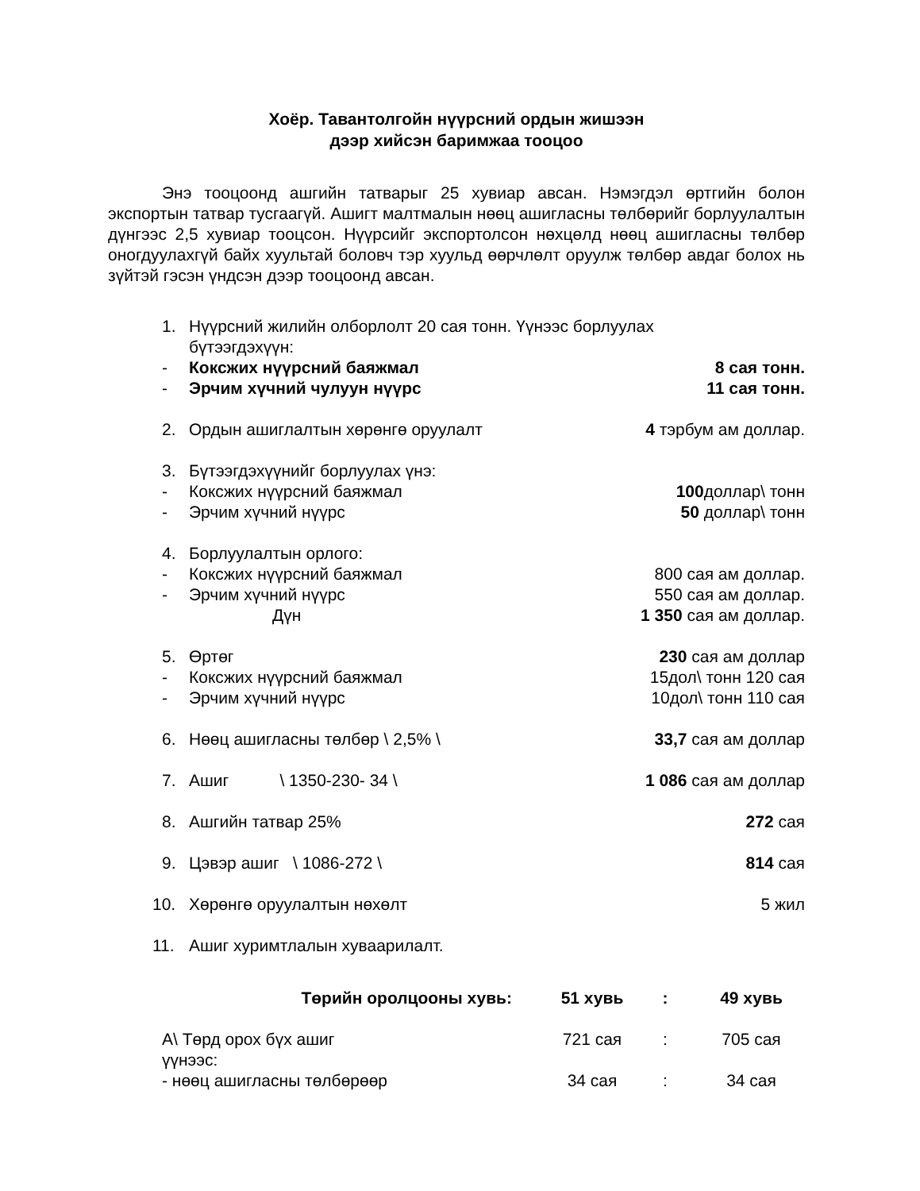Хоёр. Тавантолгойн нүүрсний ордын жишээн
дээр хийсэн баримжаа тооцоо
Энэ тооцоонд ашгийн татварыг 25 хувиар авсан. Нэмэгдэл өртгийн болон экспортын татвар тусгаагүй. Ашигт малтмалын нөөц ашигласны төлбөрийг борлуулалтын дүнгээс 2,5 хувиар тооцсон. Нүүрсийг экспортолсон нөхцөлд нөөц ашигласны төлбөр оногдуулахгүй байх хуультай боловч тэр хуульд өөрчлөлт оруулж төлбөр авдаг болох нь зүйтэй гэсэн үндсэн дээр тооцоонд авсан.
| 1. | Нүүрсний жилийн олборлолт 20 сая тонн. Үүнээс борлуулах бүтээгдэхүүн: | |
| - | Коксжих нүүрсний баяжмал | 8 сая тонн. |
| - | Эрчим хүчний чулуун нүүрс | 11 сая тонн. |
| 2. | Ордын ашиглалтын хөрөнгө оруулалт | 4 тэрбум ам доллар. |
| 3. | Бүтээгдэхүүнийг борлуулах үнэ: | |
| - | Коксжих нүүрсний баяжмал | 100 доллар\ тонн |
| - | Эрчим хүчний нүүрс | 50 доллар\ тонн |
| 4. | Борлуулалтын орлого: | |
| - | Коксжих нүүрсний баяжмал | 800 сая ам доллар. |
| - | Эрчим хүчний нүүрс | 550 сая ам доллар. |
| | Дүн | 1 350 сая ам доллар. |
| 5. | Өртөг | 230 сая ам доллар |
| - | Коксжих нүүрсний баяжмал | 15дол\ тонн 120 сая |
| - | Эрчим хүчний нүүрс | 10дол\ тонн 110 сая |
| 6. | Нөөц ашигласны төлбөр \ 2,5% \ | 33,7 сая ам доллар |
| 7. | Ашиг \ 1350-230- 34 \ | 1 086 сая ам доллар |
| 8. | Ашгийн татвар 25% | 272 сая |
| 9. | Цэвэр ашиг \ 1086-272 \ | 814 сая |
| 10. | Хөрөнгө оруулалтын нөхөлт | 5 жил |
| 11. | Ашиг хуримтлалын хуваарилалт. | |
| Төрийн оролцооны хувь: | 51 хувь | : | 49 хувь |
| --- | --- | --- | --- |
| А\ Төрд орох бүх ашиг үүнээс: | 721 сая | : | 705 сая |
| - нөөц ашигласны төлбөрөөр | 34 сая | : | 34 сая |